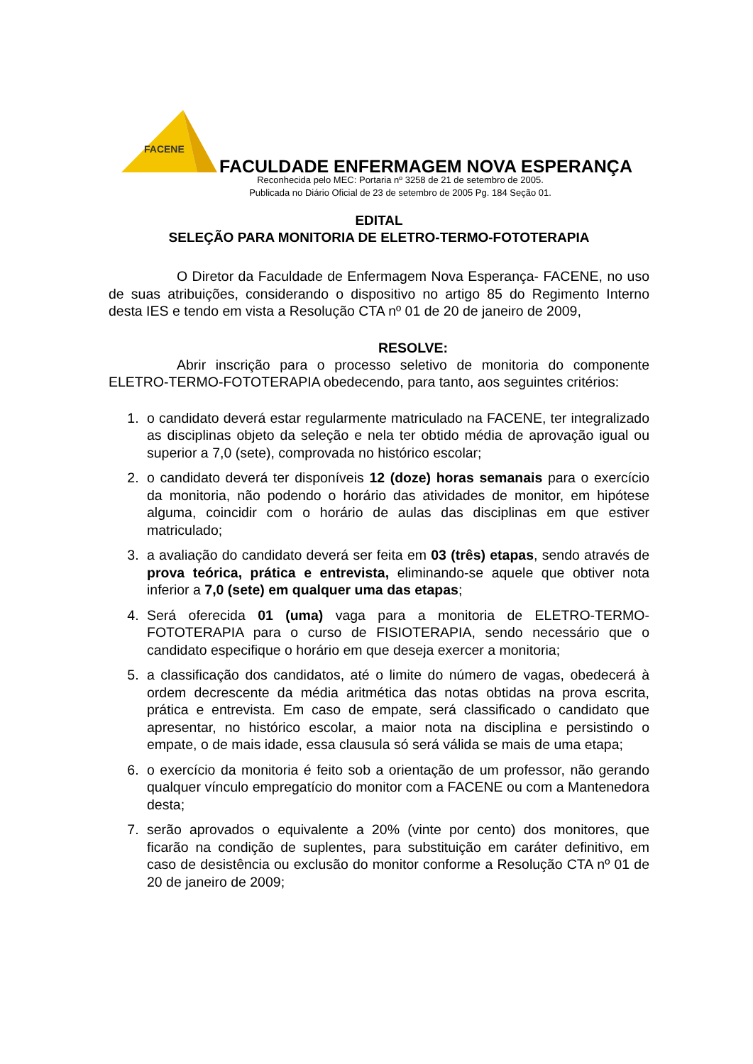FACENE
FACULDADE ENFERMAGEM NOVA ESPERANÇA
Reconhecida pelo MEC: Portaria nº 3258 de 21 de setembro de 2005.
Publicada no Diário Oficial de 23 de setembro de 2005 Pg. 184 Seção 01.
EDITAL
SELEÇÃO PARA MONITORIA DE ELETRO-TERMO-FOTOTERAPIA
O Diretor da Faculdade de Enfermagem Nova Esperança- FACENE, no uso de suas atribuições, considerando o dispositivo no artigo 85 do Regimento Interno desta IES e tendo em vista a Resolução CTA nº 01 de 20 de janeiro de 2009,
RESOLVE:
Abrir inscrição para o processo seletivo de monitoria do componente ELETRO-TERMO-FOTOTERAPIA obedecendo, para tanto, aos seguintes critérios:
1. o candidato deverá estar regularmente matriculado na FACENE, ter integralizado as disciplinas objeto da seleção e nela ter obtido média de aprovação igual ou superior a 7,0 (sete), comprovada no histórico escolar;
2. o candidato deverá ter disponíveis 12 (doze) horas semanais para o exercício da monitoria, não podendo o horário das atividades de monitor, em hipótese alguma, coincidir com o horário de aulas das disciplinas em que estiver matriculado;
3. a avaliação do candidato deverá ser feita em 03 (três) etapas, sendo através de prova teórica, prática e entrevista, eliminando-se aquele que obtiver nota inferior a 7,0 (sete) em qualquer uma das etapas;
4. Será oferecida 01 (uma) vaga para a monitoria de ELETRO-TERMO-FOTOTERAPIA para o curso de FISIOTERAPIA, sendo necessário que o candidato especifique o horário em que deseja exercer a monitoria;
5. a classificação dos candidatos, até o limite do número de vagas, obedecerá à ordem decrescente da média aritmética das notas obtidas na prova escrita, prática e entrevista. Em caso de empate, será classificado o candidato que apresentar, no histórico escolar, a maior nota na disciplina e persistindo o empate, o de mais idade, essa clausula só será válida se mais de uma etapa;
6. o exercício da monitoria é feito sob a orientação de um professor, não gerando qualquer vínculo empregatício do monitor com a FACENE ou com a Mantenedora desta;
7. serão aprovados o equivalente a 20% (vinte por cento) dos monitores, que ficarão na condição de suplentes, para substituição em caráter definitivo, em caso de desistência ou exclusão do monitor conforme a Resolução CTA nº 01 de 20 de janeiro de 2009;